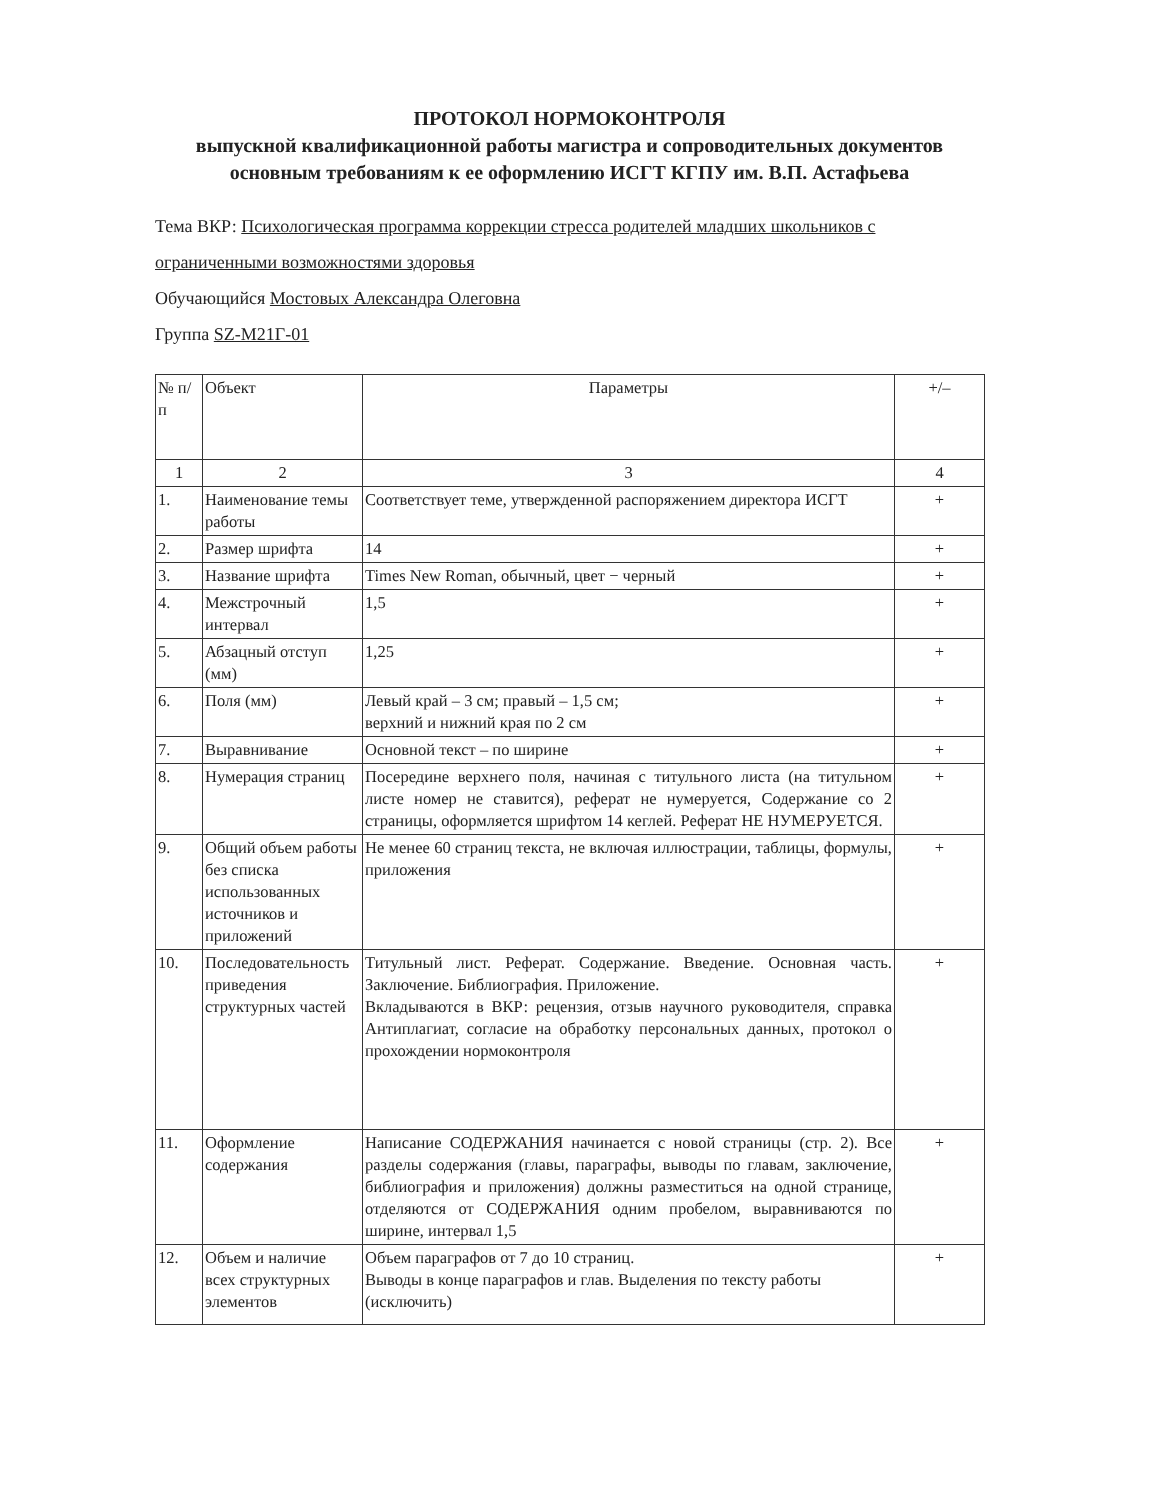ПРОТОКОЛ НОРМОКОНТРОЛЯ
выпускной квалификационной работы магистра и сопроводительных документов основным требованиям к ее оформлению ИСГТ КГПУ им. В.П. Астафьева
Тема ВКР: Психологическая программа коррекции стресса родителей младших школьников с ограниченными возможностями здоровья
Обучающийся Мостовых Александра Олеговна
Группа SZ-M21Г-01
| № п/п | Объект | Параметры | +/– |
| --- | --- | --- | --- |
| 1 | 2 | 3 | 4 |
| 1. | Наименование темы работы | Соответствует теме, утвержденной распоряжением директора ИСГТ | + |
| 2. | Размер шрифта | 14 | + |
| 3. | Название шрифта | Times New Roman, обычный, цвет − черный | + |
| 4. | Межстрочный интервал | 1,5 | + |
| 5. | Абзацный отступ (мм) | 1,25 | + |
| 6. | Поля (мм) | Левый край – 3 см; правый – 1,5 см; верхний и нижний края по 2 см | + |
| 7. | Выравнивание | Основной текст – по ширине | + |
| 8. | Нумерация страниц | Посередине верхнего поля, начиная с титульного листа (на титульном листе номер не ставится), реферат не нумеруется, Содержание со 2 страницы, оформляется шрифтом 14 кеглей. Реферат НЕ НУМЕРУЕТСЯ. | + |
| 9. | Общий объем работы без списка использованных источников и приложений | Не менее 60 страниц текста, не включая иллюстрации, таблицы, формулы, приложения | + |
| 10. | Последовательность приведения структурных частей | Титульный лист. Реферат. Содержание. Введение. Основная часть. Заключение. Библиография. Приложение. Вкладываются в ВКР: рецензия, отзыв научного руководителя, справка Антиплагиат, согласие на обработку персональных данных, протокол о прохождении нормоконтроля | + |
| 11. | Оформление содержания | Написание СОДЕРЖАНИЯ начинается с новой страницы (стр. 2). Все разделы содержания (главы, параграфы, выводы по главам, заключение, библиография и приложения) должны разместиться на одной странице, отделяются от СОДЕРЖАНИЯ одним пробелом, выравниваются по ширине, интервал 1,5 | + |
| 12. | Объем и наличие всех структурных элементов | Объем параграфов от 7 до 10 страниц. Выводы в конце параграфов и глав. Выделения по тексту работы (исключить) | + |